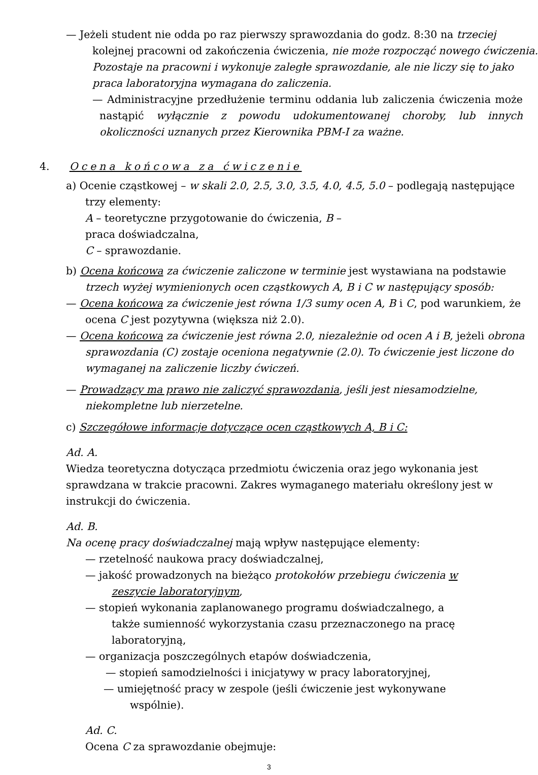— Jeżeli student nie odda po raz pierwszy sprawozdania do godz. 8:30 na trzeciej kolejnej pracowni od zakończenia ćwiczenia, nie może rozpocząć nowego ćwiczenia. Pozostaje na pracowni i wykonuje zaległe sprawozdanie, ale nie liczy się to jako praca laboratoryjna wymagana do zaliczenia.
— Administracyjne przedłużenie terminu oddania lub zaliczenia ćwiczenia może nastąpić wyłącznie z powodu udokumentowanej choroby, lub innych okoliczności uznanych przez Kierownika PBM-I za ważne.
4. Ocena końcowa za ćwiczenie
a) Ocenie cząstkowej – w skali 2.0, 2.5, 3.0, 3.5, 4.0, 4.5, 5.0 – podlegają następujące trzy elementy:
A – teoretyczne przygotowanie do ćwiczenia, B –
praca doświadczalna,
C – sprawozdanie.
b) Ocena końcowa za ćwiczenie zaliczone w terminie jest wystawiana na podstawie trzech wyżej wymienionych ocen cząstkowych A, B i C w następujący sposób:
— Ocena końcowa za ćwiczenie jest równa 1/3 sumy ocen A, B i C, pod warunkiem, że ocena C jest pozytywna (większa niż 2.0).
— Ocena końcowa za ćwiczenie jest równa 2.0, niezależnie od ocen A i B, jeżeli obrona sprawozdania (C) zostaje oceniona negatywnie (2.0). To ćwiczenie jest liczone do wymaganej na zaliczenie liczby ćwiczeń.
— Prowadzący ma prawo nie zaliczyć sprawozdania, jeśli jest niesamodzielne, niekompletne lub nierzetelne.
c) Szczegółowe informacje dotyczące ocen cząstkowych A, B i C:
Ad. A.
Wiedza teoretyczna dotycząca przedmiotu ćwiczenia oraz jego wykonania jest sprawdzana w trakcie pracowni. Zakres wymaganego materiału określony jest w instrukcji do ćwiczenia.
Ad. B.
Na ocenę pracy doświadczalnej mają wpływ następujące elementy:
— rzetelność naukowa pracy doświadczalnej,
— jakość prowadzonych na bieżąco protokołów przebiegu ćwiczenia w zeszycie laboratoryjnym,
— stopień wykonania zaplanowanego programu doświadczalnego, a także sumienność wykorzystania czasu przeznaczonego na pracę laboratoryjną,
— organizacja poszczególnych etapów doświadczenia,
— stopień samodzielności i inicjatywy w pracy laboratoryjnej,
— umiejętność pracy w zespole (jeśli ćwiczenie jest wykonywane wspólnie).
Ad. C.
Ocena C za sprawozdanie obejmuje:
3